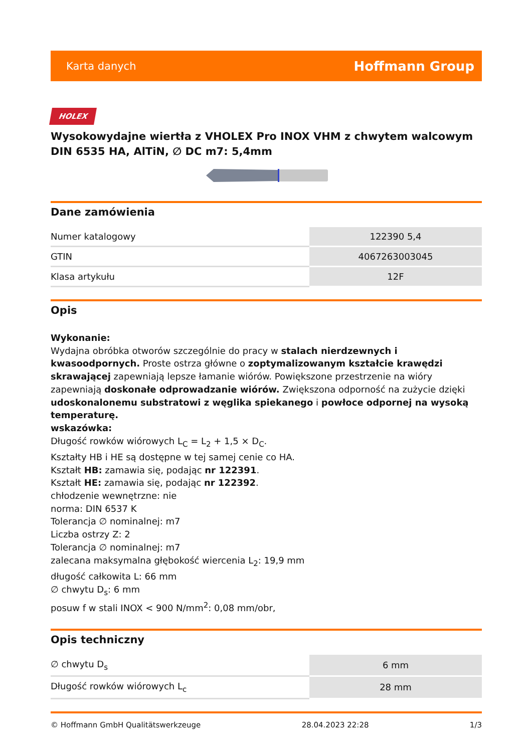Karta danych Hoffmann Group
HOLEX
Wysokowydajne wiertła z VHOLEX Pro INOX VHM z chwytem walcowym DIN 6535 HA, AlTiN, ∅ DC m7: 5,4mm
Dane zamówienia
| Numer katalogowy | 122390 5,4 |
| GTIN | 4067263003045 |
| Klasa artykułu | 12F |
Opis
Wykonanie:
Wydajna obróbka otworów szczególnie do pracy w stalach nierdzewnych i kwasoodpornych. Proste ostrza główne o zoptymalizowanym kształcie krawędzi skrawającej zapewniają lepsze łamanie wiórów. Powiększone przestrzenie na wióry zapewniają doskonałe odprowadzanie wiórów. Zwiększona odporność na zużycie dzięki udoskonalonemu substratowi z węglika spiekanego i powłoce odpornej na wysoką temperaturę.
wskazówka:
Długość rowków wiórowych L<sub>C</sub> = L<sub>2</sub> + 1,5 × D<sub>C</sub>.
Kształty HB i HE są dostępne w tej samej cenie co HA.
Kształt HB: zamawia się, podając nr 122391.
Kształt HE: zamawia się, podając nr 122392.
chłodzenie wewnętrzne: nie
norma: DIN 6537 K
Tolerancja ∅ nominalnej: m7
Liczba ostrzy Z: 2
Tolerancja ∅ nominalnej: m7
zalecana maksymalna głębokość wiercenia L<sub>2</sub>: 19,9 mm
długość całkowita L: 66 mm
∅ chwytu D<sub>s</sub>: 6 mm
posuw f w stali INOX < 900 N/mm<sup>2</sup>: 0,08 mm/obr,
Opis techniczny
| ∅ chwytu D<sub>s</sub> | 6 mm |
| Długość rowków wiórowych L<sub>c</sub> | 28 mm |
© Hoffmann GmbH Qualitätswerkzeuge 28.04.2023 22:28 1/3